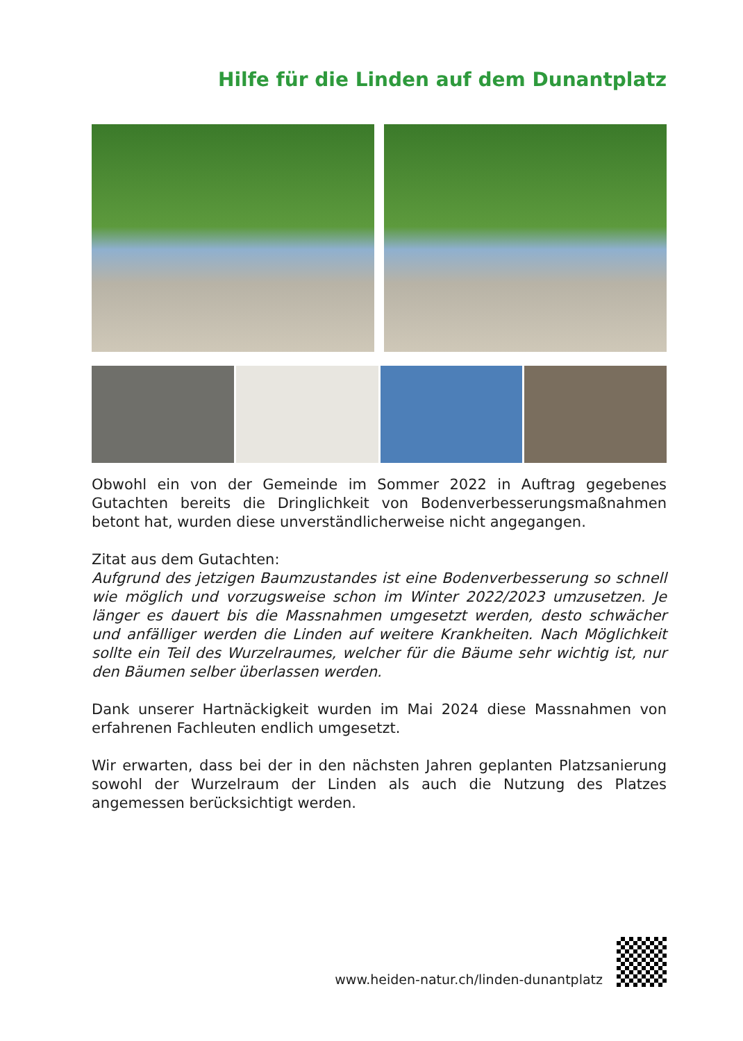Hilfe für die Linden auf dem Dunantplatz
Obwohl ein von der Gemeinde im Sommer 2022 in Auftrag gegebenes Gutachten bereits die Dringlichkeit von Bodenverbesserungsmaßnahmen betont hat, wurden diese unverständlicherweise nicht angegangen.
Zitat aus dem Gutachten:
Aufgrund des jetzigen Baumzustandes ist eine Bodenverbesserung so schnell wie möglich und vorzugsweise schon im Winter 2022/2023 umzusetzen. Je länger es dauert bis die Massnahmen umgesetzt werden, desto schwächer und anfälliger werden die Linden auf weitere Krankheiten. Nach Möglichkeit sollte ein Teil des Wurzelraumes, welcher für die Bäume sehr wichtig ist, nur den Bäumen selber überlassen werden.
Dank unserer Hartnäckigkeit wurden im Mai 2024 diese Massnahmen von erfahrenen Fachleuten endlich umgesetzt.
Wir erwarten, dass bei der in den nächsten Jahren geplanten Platzsanierung sowohl der Wurzelraum der Linden als auch die Nutzung des Platzes angemessen berücksichtigt werden.
www.heiden-natur.ch/linden-dunantplatz